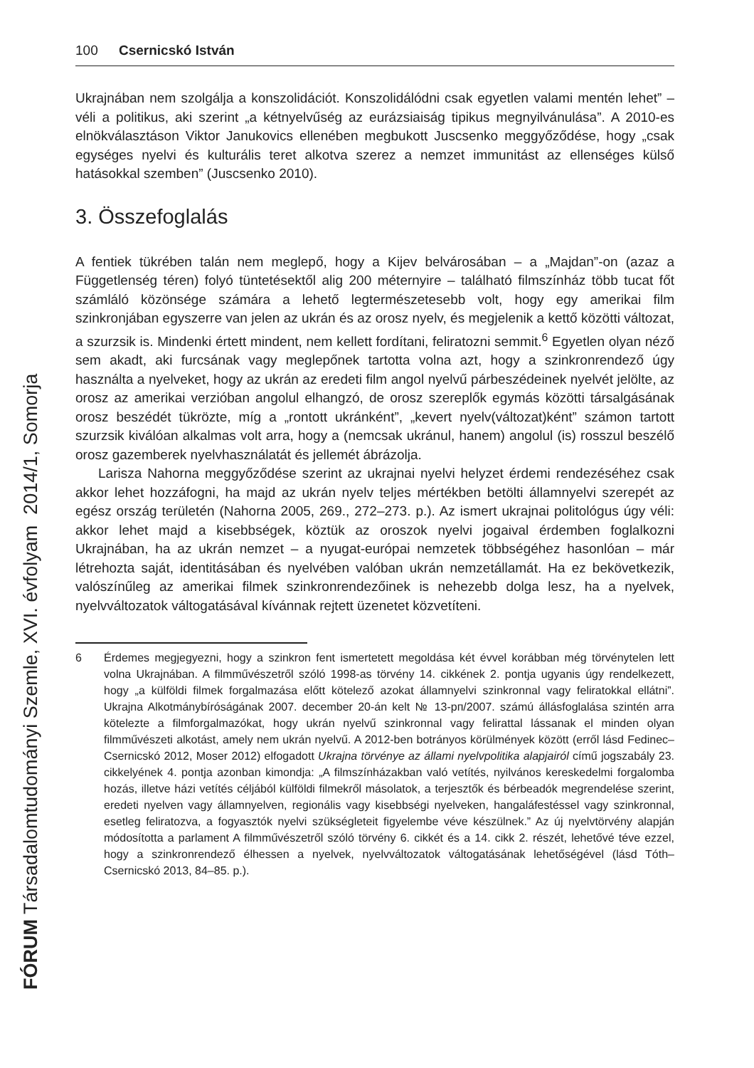100 Csernicskó István
Ukrajnában nem szolgálja a konszolidációt. Konszolidálódni csak egyetlen valami mentén lehet” – véli a politikus, aki szerint „a kétnyelvűség az eurázsiaiság tipikus megnyilvánulása”. A 2010-es elnökválasztáson Viktor Janukovics ellenében megbukott Juscsenko meggyőződése, hogy „csak egységes nyelvi és kulturális teret alkotva szerez a nemzet immunitást az ellenséges külső hatásokkal szemben” (Juscsenko 2010).
3. Összefoglalás
A fentiek tükrében talán nem meglepő, hogy a Kijev belvárosában – a „Majdan”-on (azaz a Függetlenség téren) folyó tüntetésektől alig 200 méternyire – található filmszínház több tucat főt számláló közönsége számára a lehető legtermészetesebb volt, hogy egy amerikai film szinkronjában egyszerre van jelen az ukrán és az orosz nyelv, és megjelenik a kettő közötti változat, a szurzsik is. Mindenki értett mindent, nem kellett fordítani, feliratozni semmit.<sup>6</sup> Egyetlen olyan néző sem akadt, aki furcsának vagy meglepőnek tartotta volna azt, hogy a szinkronrendező úgy használta a nyelveket, hogy az ukrán az eredeti film angol nyelvű párbeszédeinek nyelvét jelölte, az orosz az amerikai verzióban angolul elhangzó, de orosz szereplők egymás közötti társalgásának orosz beszédét tükrözte, míg a „rontott ukránként”, „kevert nyelv(változat)ként” számon tartott szurzsik kiválóan alkalmas volt arra, hogy a (nemcsak ukránul, hanem) angolul (is) rosszul beszélő orosz gazemberek nyelvhasználatát és jellemét ábrázolja.
Larisza Nahorna meggyőződése szerint az ukrajnai nyelvi helyzet érdemi rendezéséhez csak akkor lehet hozzáfogni, ha majd az ukrán nyelv teljes mértékben betölti államnyelvi szerepét az egész ország területén (Nahorna 2005, 269., 272–273. p.). Az ismert ukrajnai politológus úgy véli: akkor lehet majd a kisebbségek, köztük az oroszok nyelvi jogaival érdemben foglalkozni Ukrajnában, ha az ukrán nemzet – a nyugat-európai nemzetek többségéhez hasonlóan – már létrehozta saját, identitásában és nyelvében valóban ukrán nemzetállamát. Ha ez bekövetkezik, valószínűleg az amerikai filmek szinkronrendezőinek is nehezebb dolga lesz, ha a nyelvek, nyelvváltozatok váltogatásával kívánnak rejtett üzenetet közvetíteni.
6 Érdemes megjegyezni, hogy a szinkron fent ismertetett megoldása két évvel korábban még törvénytelen lett volna Ukrajnában. A filmművészetről szóló 1998-as törvény 14. cikkének 2. pontja ugyanis úgy rendelkezett, hogy „a külföldi filmek forgalmazása előtt kötelező azokat államnyelvi szinkronnal vagy feliratokkal ellátni”. Ukrajna Alkotmánybíróságának 2007. december 20-án kelt № 13-рп/2007. számú állásfoglalása szintén arra kötelezte a filmforgalmazókat, hogy ukrán nyelvű szinkronnal vagy felirattal lássanak el minden olyan filmművészeti alkotást, amely nem ukrán nyelvű. A 2012-ben botrányos körülmények között (erről lásd Fedinec–Csernicskó 2012, Moser 2012) elfogadott Ukrajna törvénye az állami nyelvpolitika alapjairól című jogszabály 23. cikkelyének 4. pontja azonban kimondja: „A filmszínházakban való vetítés, nyilvános kereskedelmi forgalomba hozás, illetve házi vetítés céljából külföldi filmekről másolatok, a terjesztők és bérbeadók megrendelése szerint, eredeti nyelven vagy államnyelven, regionális vagy kisebbségi nyelveken, hangaláfestéssel vagy szinkronnal, esetleg feliratozva, a fogyasztók nyelvi szükségleteit figyelembe véve készülnek.” Az új nyelvtörvény alapján módosította a parlament A filmművészetről szóló törvény 6. cikkét és a 14. cikk 2. részét, lehetővé téve ezzel, hogy a szinkronrendező élhessen a nyelvek, nyelvváltozatok váltogatásának lehetőségével (lásd Tóth–Csernicskó 2013, 84–85. p.).
FÓRUM Társadalomtudományi Szemle, XVI. évfolyam 2014/1, Somorja